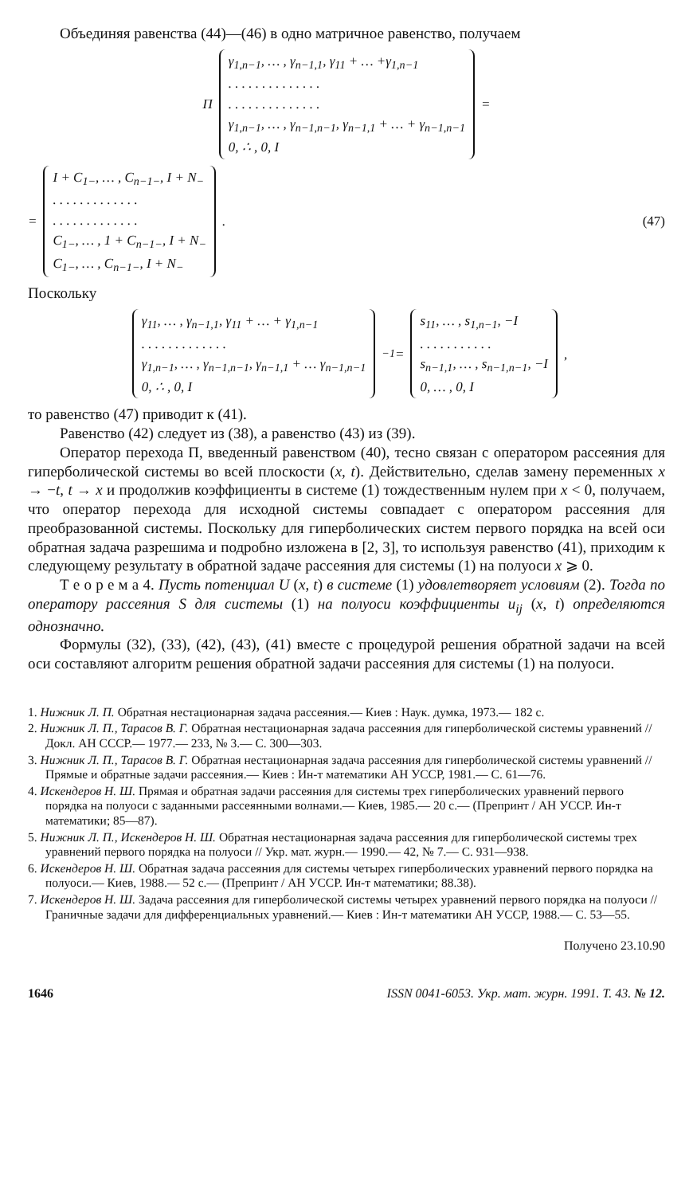Объединяя равенства (44)—(46) в одно матричное равенство, получаем
Π
γ<sub>1,n−1</sub>, … , γ<sub>n−1,1</sub>, γ<sub>11</sub> + … +γ<sub>1,n−1</sub>
. . . . . . . . . . . . . .
. . . . . . . . . . . . . .
γ<sub>1,n−1</sub>, … , γ<sub>n−1,n−1</sub>, γ<sub>n−1,1</sub> + … + γ<sub>n−1,n−1</sub>
0, ∴ , 0, I
=
=
I + C<sub>1−</sub>, … , C<sub>n−1−</sub>, I + N<sub>−</sub>
. . . . . . . . . . . . .
. . . . . . . . . . . . .
C<sub>1−</sub>, … , 1 + C<sub>n−1−</sub>, I + N<sub>−</sub>
C<sub>1−</sub>, … , C<sub>n−1−</sub>, I + N<sub>−</sub>
. (47)
Поскольку
γ<sub>11</sub>, … , γ<sub>n−1,1</sub>, γ<sub>11</sub> + … + γ<sub>1,n−1</sub>
. . . . . . . . . . . . .
γ<sub>1,n−1</sub>, … , γ<sub>n−1,n−1</sub>, γ<sub>n−1,1</sub> + … γ<sub>n−1,n−1</sub>
0, ∴ , 0, I
<sup>−1</sup> =
s<sub>11</sub>, … , s<sub>1,n−1</sub>, −I
. . . . . . . . . . .
s<sub>n−1,1</sub>, … , s<sub>n−1,n−1</sub>, −I
0, … , 0, I
,
то равенство (47) приводит к (41).
Равенство (42) следует из (38), а равенство (43) из (39).
Оператор перехода Π, введенный равенством (40), тесно связан с оператором рассеяния для гиперболической системы во всей плоскости (x, t). Действительно, сделав замену переменных x → −t, t → x и продолжив коэффициенты в системе (1) тождественным нулем при x < 0, получаем, что оператор перехода для исходной системы совпадает с оператором рассеяния для преобразованной системы. Поскольку для гиперболических систем первого порядка на всей оси обратная задача разрешима и подробно изложена в [2, 3], то используя равенство (41), приходим к следующему результату в обратной задаче рассеяния для системы (1) на полуоси x ⩾ 0.
Т е о р е м а 4. Пусть потенциал U (x, t) в системе (1) удовлетворяет условиям (2). Тогда по оператору рассеяния S для системы (1) на полуоси коэффициенты u<sub>ij</sub> (x, t) определяются однозначно.
Формулы (32), (33), (42), (43), (41) вместе с процедурой решения обратной задачи на всей оси составляют алгоритм решения обратной задачи рассеяния для системы (1) на полуоси.
1. Нижник Л. П. Обратная нестационарная задача рассеяния.— Киев : Наук. думка, 1973.— 182 с.
2. Нижник Л. П., Тарасов В. Г. Обратная нестационарная задача рассеяния для гиперболической системы уравнений // Докл. АН СССР.— 1977.— 233, № 3.— С. 300—303.
3. Нижник Л. П., Тарасов В. Г. Обратная нестационарная задача рассеяния для гиперболической системы уравнений // Прямые и обратные задачи рассеяния.— Киев : Ин-т математики АН УССР, 1981.— С. 61—76.
4. Искендеров Н. Ш. Прямая и обратная задачи рассеяния для системы трех гиперболических уравнений первого порядка на полуоси с заданными рассеянными волнами.— Киев, 1985.— 20 с.— (Препринт / АН УССР. Ин-т математики; 85—87).
5. Нижник Л. П., Искендеров Н. Ш. Обратная нестационарная задача рассеяния для гиперболической системы трех уравнений первого порядка на полуоси // Укр. мат. журн.— 1990.— 42, № 7.— С. 931—938.
6. Искендеров Н. Ш. Обратная задача рассеяния для системы четырех гиперболических уравнений первого порядка на полуоси.— Киев, 1988.— 52 с.— (Препринт / АН УССР. Ин-т математики; 88.38).
7. Искендеров Н. Ш. Задача рассеяния для гиперболической системы четырех уравнений первого порядка на полуоси // Граничные задачи для дифференциальных уравнений.— Киев : Ин-т математики АН УССР, 1988.— С. 53—55.
Получено 23.10.90
1646 ISSN 0041-6053. Укр. мат. журн. 1991. Т. 43. № 12.